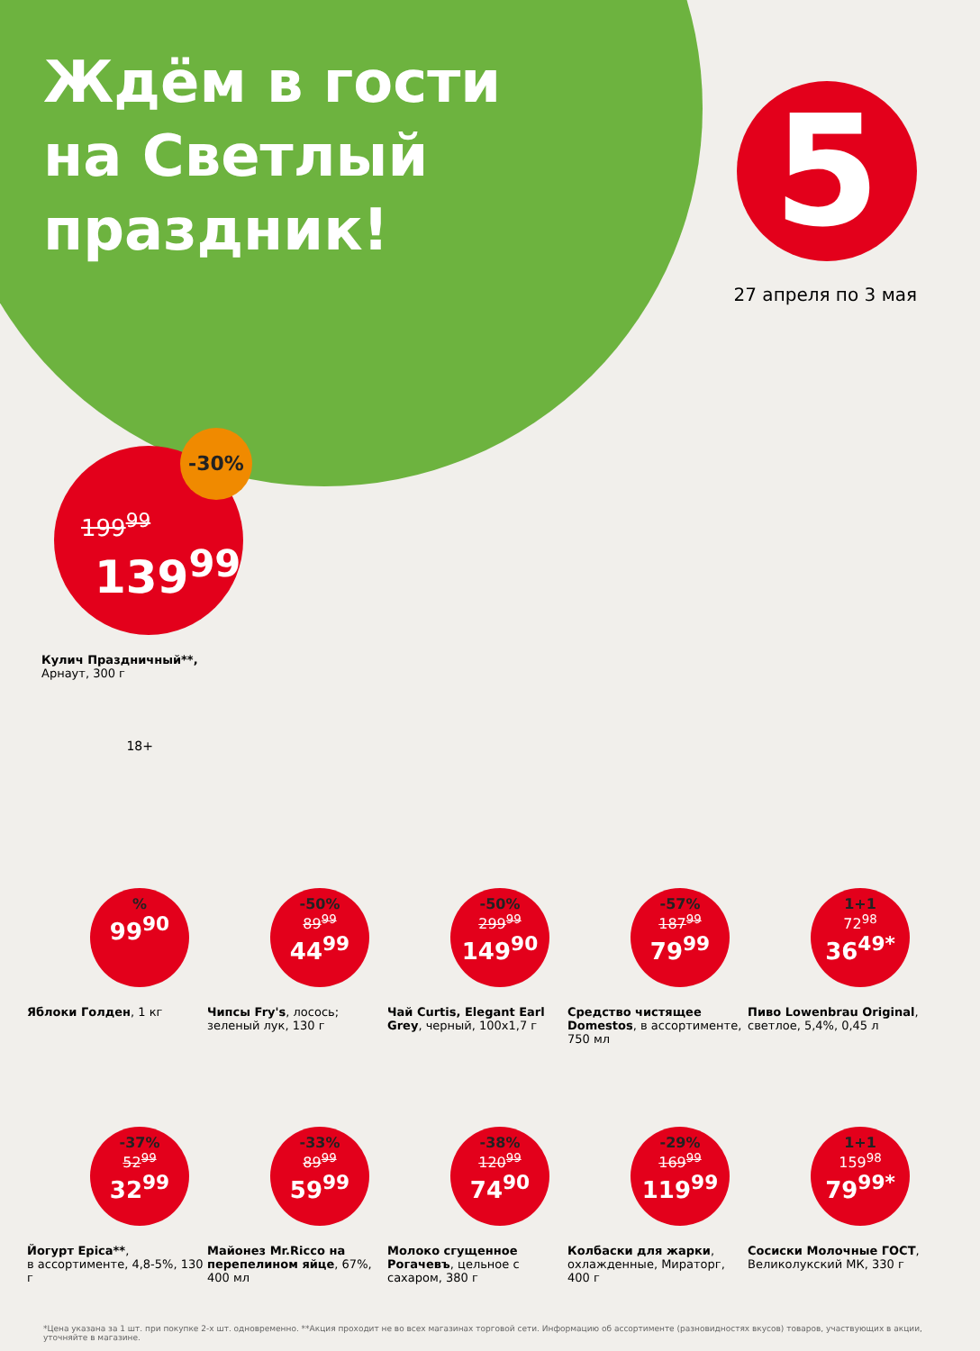Ждём в гости
на Светлый
праздник!
5
27 апреля по 3 мая
-30%
199<sup>99</sup>
139<sup>99</sup>
Кулич Праздничный**,
Арнаут, 300 г
18+
%
99<sup>90</sup>
Яблоки Голден, 1 кг
-50%
89<sup>99</sup>
44<sup>99</sup>
Чипсы Fry's, лосось; зеленый лук, 130 г
-50%
299<sup>99</sup>
149<sup>90</sup>
Чай Curtis, Elegant Earl Grey, черный, 100x1,7 г
-57%
187<sup>99</sup>
79<sup>99</sup>
Средство чистящее Domestos, в ассортименте, 750 мл
1+1
72<sup>98</sup>
36<sup>49*</sup>
Пиво Lowenbrau Original, светлое, 5,4%, 0,45 л
-37%
52<sup>99</sup>
32<sup>99</sup>
Йогурт Epica**,
в ассортименте, 4,8-5%, 130 г
-33%
89<sup>99</sup>
59<sup>99</sup>
Майонез Mr.Ricco на перепелином яйце, 67%, 400 мл
-38%
120<sup>99</sup>
74<sup>90</sup>
Молоко сгущенное Рогачевъ, цельное с сахаром, 380 г
-29%
169<sup>99</sup>
119<sup>99</sup>
Колбаски для жарки, охлажденные, Мираторг, 400 г
1+1
159<sup>98</sup>
79<sup>99*</sup>
Сосиски Молочные ГОСТ, Великолукский МК, 330 г
*Цена указана за 1 шт. при покупке 2-х шт. одновременно. **Акция проходит не во всех магазинах торговой сети. Информацию об ассортименте (разновидностях вкусов) товаров, участвующих в акции, уточняйте в магазине.